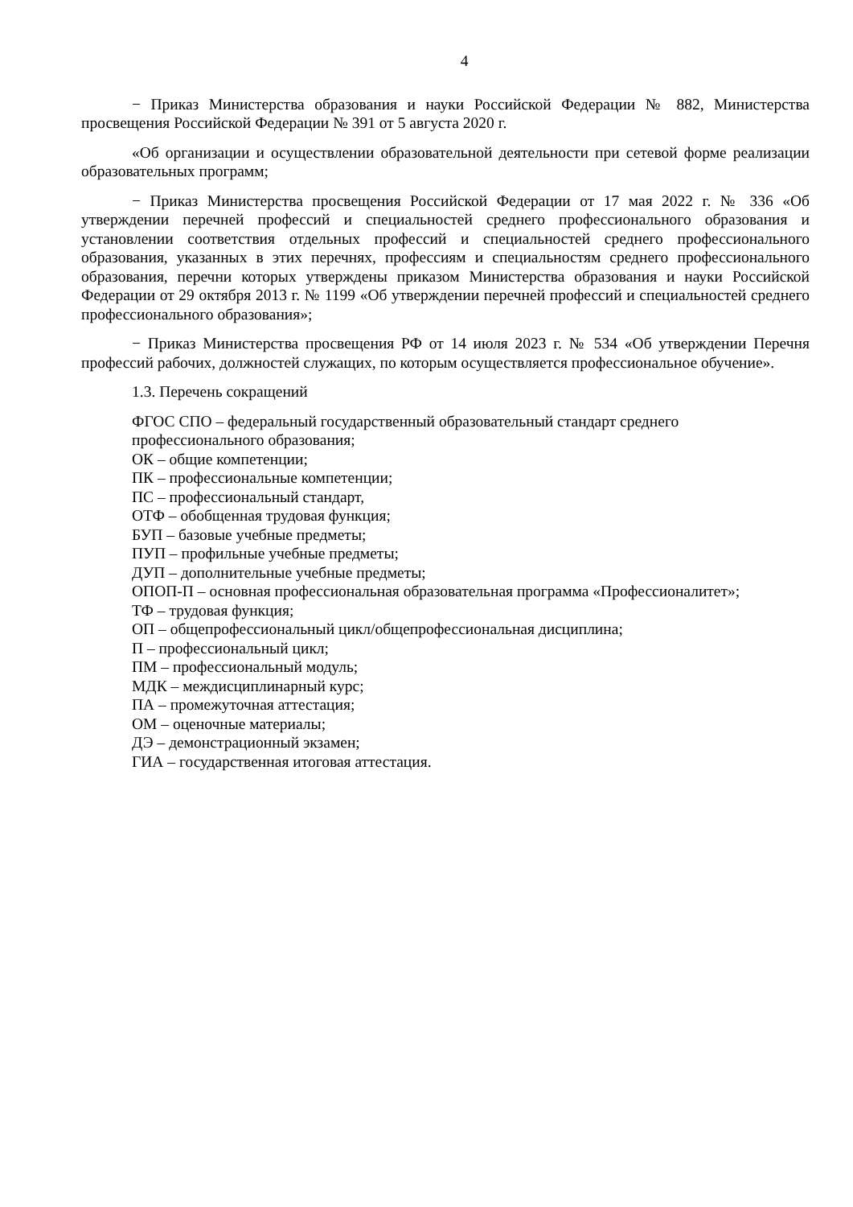4
− Приказ Министерства образования и науки Российской Федерации № 882, Министерства просвещения Российской Федерации № 391 от 5 августа 2020 г.
«Об организации и осуществлении образовательной деятельности при сетевой форме реализации образовательных программ;
− Приказ Министерства просвещения Российской Федерации от 17 мая 2022 г. № 336 «Об утверждении перечней профессий и специальностей среднего профессионального образования и установлении соответствия отдельных профессий и специальностей среднего профессионального образования, указанных в этих перечнях, профессиям и специальностям среднего профессионального образования, перечни которых утверждены приказом Министерства образования и науки Российской Федерации от 29 октября 2013 г. № 1199 «Об утверждении перечней профессий и специальностей среднего профессионального образования»;
− Приказ Министерства просвещения РФ от 14 июля 2023 г. № 534 «Об утверждении Перечня профессий рабочих, должностей служащих, по которым осуществляется профессиональное обучение».
1.3. Перечень сокращений
ФГОС СПО – федеральный государственный образовательный стандарт среднего профессионального образования;
ОК – общие компетенции;
ПК – профессиональные компетенции;
ПС – профессиональный стандарт,
ОТФ – обобщенная трудовая функция;
БУП – базовые учебные предметы;
ПУП – профильные учебные предметы;
ДУП – дополнительные учебные предметы;
ОПОП-П – основная профессиональная образовательная программа «Профессионалитет»;
ТФ – трудовая функция;
ОП – общепрофессиональный цикл/общепрофессиональная дисциплина;
П – профессиональный цикл;
ПМ – профессиональный модуль;
МДК – междисциплинарный курс;
ПА – промежуточная аттестация;
ОМ – оценочные материалы;
ДЭ – демонстрационный экзамен;
ГИА – государственная итоговая аттестация.